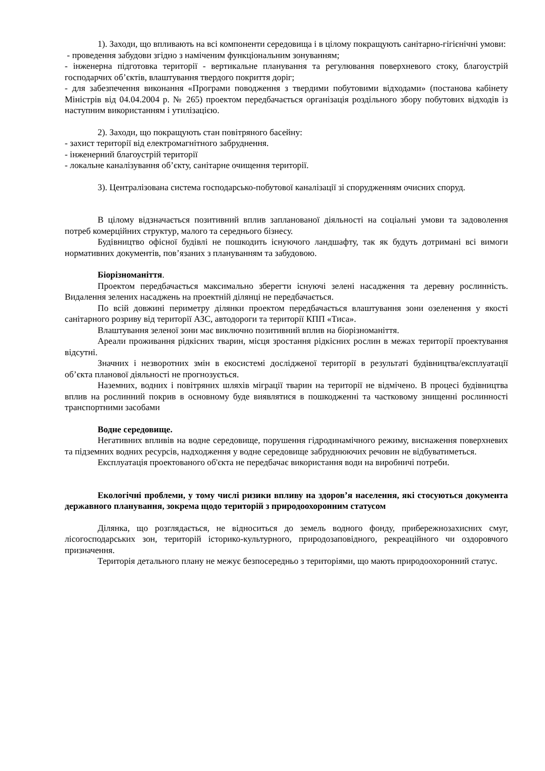1). Заходи, що впливають на всі компоненти середовища і в цілому покращують санітарно-гігієнічні умови:
- проведення забудови згідно з наміченим функціональним зонуванням;
- інженерна підготовка території - вертикальне планування та регулювання поверхневого стоку, благоустрій господарчих об’єктів, влаштування твердого покриття доріг;
- для забезпечення виконання «Програми поводження з твердими побутовими відходами» (постанова кабінету Міністрів від 04.04.2004 р. № 265) проектом передбачається організація роздільного збору побутових відходів із наступним використанням і утилізацією.
2). Заходи, що покращують стан повітряного басейну:
- захист території від електромагнітного забруднення.
- інженерний благоустрій території
- локальне каналізування об’єкту, санітарне очищення території.
3). Централізована система господарсько-побутової каналізації зі спорудженням очисних споруд.
В цілому відзначається позитивний вплив запланованої діяльності на соціальні умови та задоволення потреб комерційних структур, малого та середнього бізнесу.
Будівництво офісної будівлі не пошкодить існуючого ландшафту, так як будуть дотримані всі вимоги нормативних документів, пов’язаних з плануванням та забудовою.
Біорізноманіття.
Проектом передбачається максимально зберегти існуючі зелені насадження та деревну рослинність. Видалення зелених насаджень на проектній ділянці не передбачається.
По всій довжині периметру ділянки проектом передбачається влаштування зони озеленення у якості санітарного розриву від території АЗС, автодороги та території КПП «Тиса».
Влаштування зеленої зони має виключно позитивний вплив на біорізноманіття.
Ареали проживання рідкісних тварин, місця зростання рідкісних рослин в межах території проектування відсутні.
Значних і незворотних змін в екосистемі дослідженої території в результаті будівництва/експлуатації об’єкта планової діяльності не прогнозується.
Наземних, водних і повітряних шляхів міграції тварин на території не відмічено. В процесі будівництва вплив на рослинний покрив в основному буде виявлятися в пошкодженні та частковому знищенні рослинності транспортними засобами
Водне середовище.
Негативних впливів на водне середовище, порушення гідродинамічного режиму, виснаження поверхневих та підземних водних ресурсів, надходження у водне середовище забруднюючих речовин не відбуватиметься.
Експлуатація проектованого об'єкта не передбачає використання води на виробничі потреби.
Екологічні проблеми, у тому числі ризики впливу на здоров’я населення, які стосуються документа державного планування, зокрема щодо територій з природоохоронним статусом
Ділянка, що розглядається, не відноситься до земель водного фонду, прибережнозахисних смуг, лісогосподарських зон, територій історико-культурного, природозаповідного, рекреаційного чи оздоровчого призначення.
Територія детального плану не межує безпосередньо з територіями, що мають природоохоронний статус.